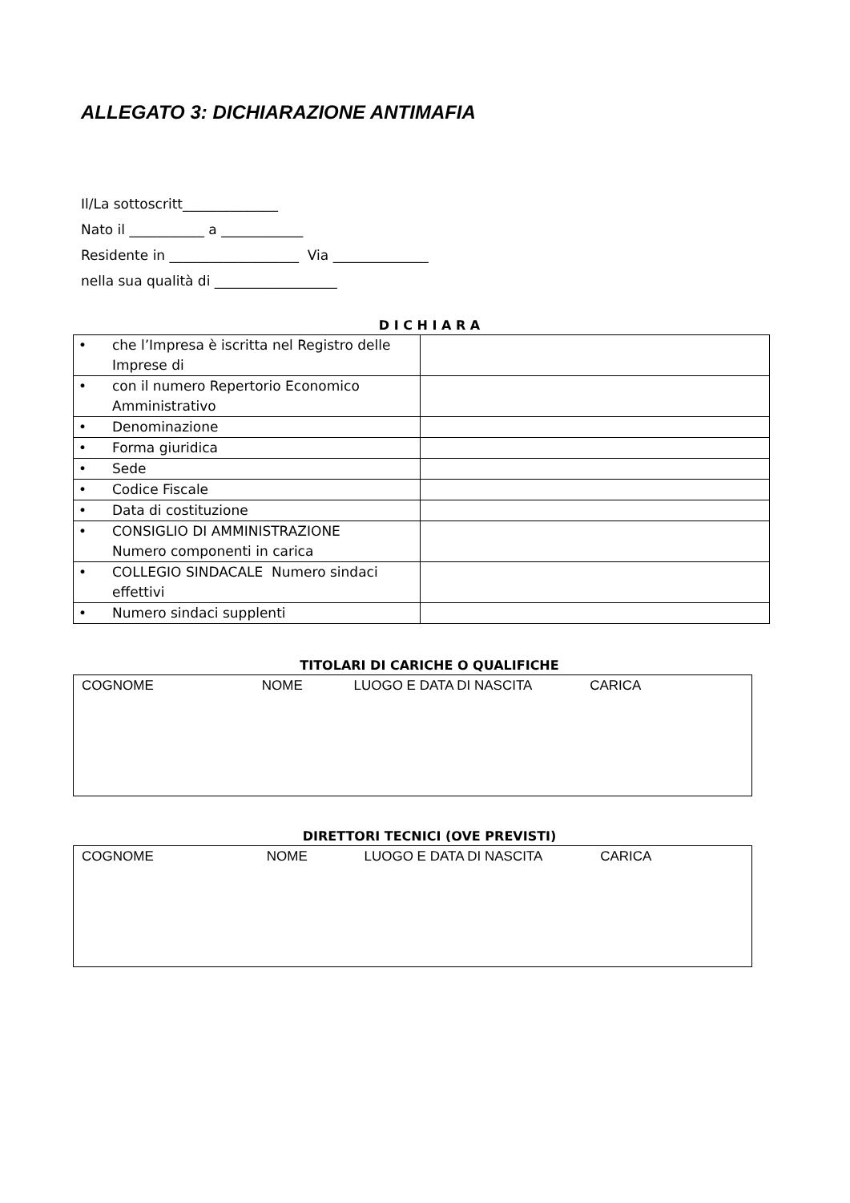ALLEGATO 3: DICHIARAZIONE ANTIMAFIA
Il/La sottoscritt______________
Nato il ___________ a ____________
Residente in ___________________ Via ______________
nella sua qualità di __________________
D I C H I A R A
| • che l’Impresa è iscritta nel Registro delle Imprese di | |
| • con il numero Repertorio Economico Amministrativo | |
| • Denominazione | |
| • Forma giuridica | |
| • Sede | |
| • Codice Fiscale | |
| • Data di costituzione | |
| • CONSIGLIO DI AMMINISTRAZIONE Numero componenti in carica | |
| • COLLEGIO SINDACALE Numero sindaci effettivi | |
| • Numero sindaci supplenti | |
TITOLARI DI CARICHE O QUALIFICHE
COGNOME NOME LUOGO E DATA DI NASCITA CARICA
DIRETTORI TECNICI (OVE PREVISTI)
COGNOME NOME LUOGO E DATA DI NASCITA CARICA